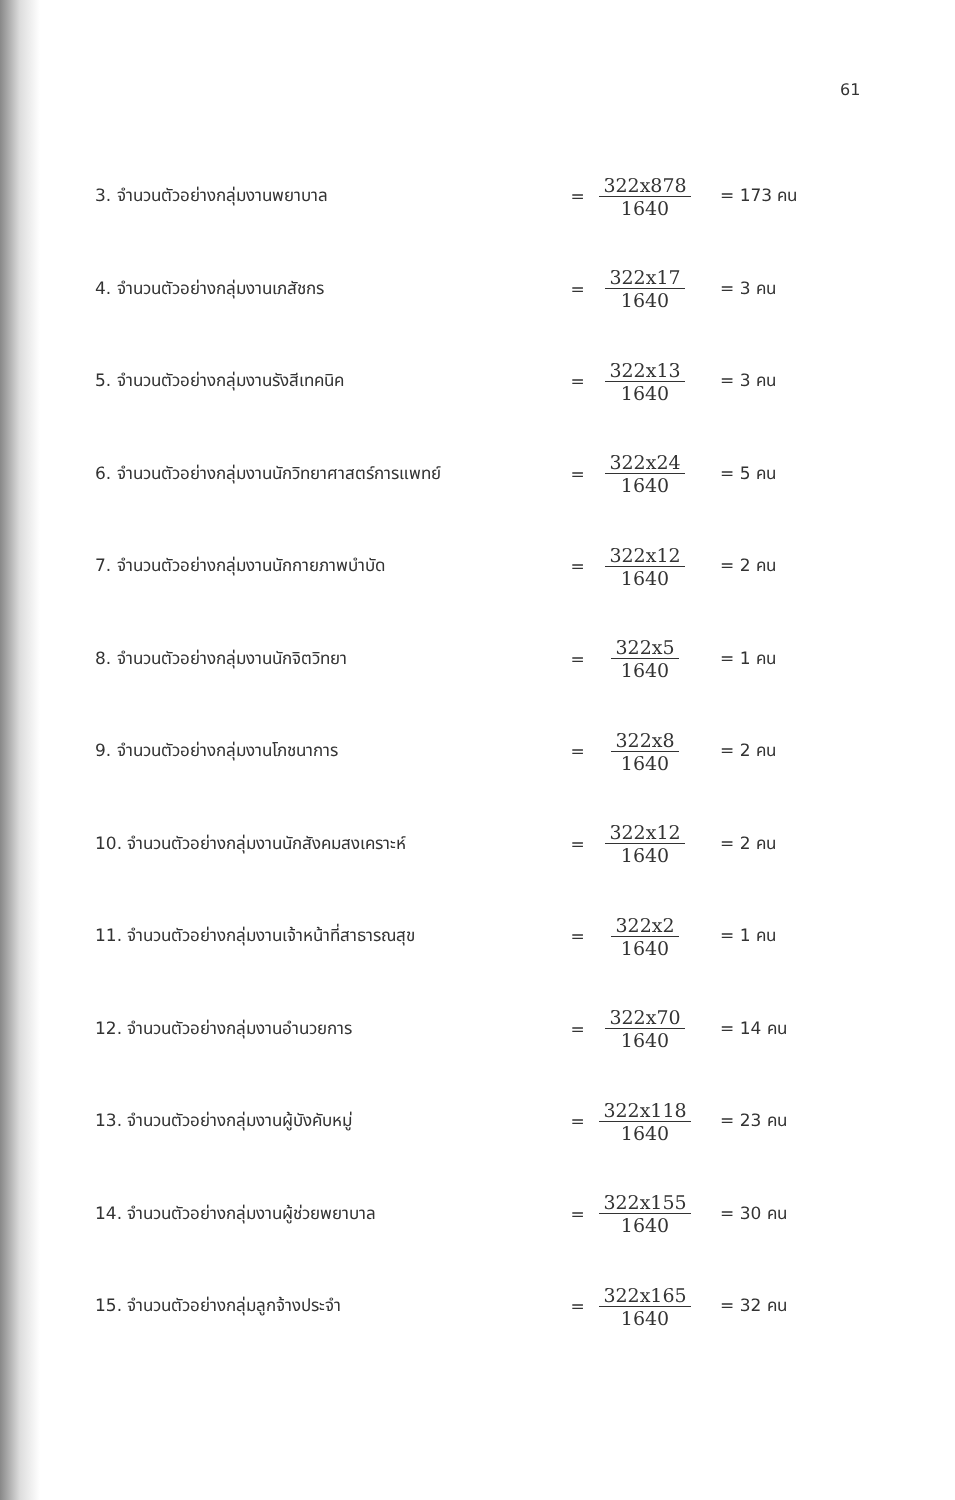61
3. จำนวนตัวอย่างกลุ่มงานพยาบาล =
322x878
1640
= 173 คน
4. จำนวนตัวอย่างกลุ่มงานเภสัชกร =
322x17
1640
= 3 คน
5. จำนวนตัวอย่างกลุ่มงานรังสีเทคนิค =
322x13
1640
= 3 คน
6. จำนวนตัวอย่างกลุ่มงานนักวิทยาศาสตร์การแพทย์ =
322x24
1640
= 5 คน
7. จำนวนตัวอย่างกลุ่มงานนักกายภาพบำบัด =
322x12
1640
= 2 คน
8. จำนวนตัวอย่างกลุ่มงานนักจิตวิทยา = 322x5
1640
= 1 คน
9. จำนวนตัวอย่างกลุ่มงานโภชนาการ = 322x8
1640
= 2 คน
10. จำนวนตัวอย่างกลุ่มงานนักสังคมสงเคราะห์ =
322x12
1640
= 2 คน
11. จำนวนตัวอย่างกลุ่มงานเจ้าหน้าที่สาธารณสุข = 322x2
1640
= 1 คน
12. จำนวนตัวอย่างกลุ่มงานอำนวยการ =
322x70
1640
= 14 คน
13. จำนวนตัวอย่างกลุ่มงานผู้บังคับหมู่ =
322x118
1640
= 23 คน
14. จำนวนตัวอย่างกลุ่มงานผู้ช่วยพยาบาล =
322x155
1640
= 30 คน
15. จำนวนตัวอย่างกลุ่มลูกจ้างประจำ =
322x165
1640
= 32 คน